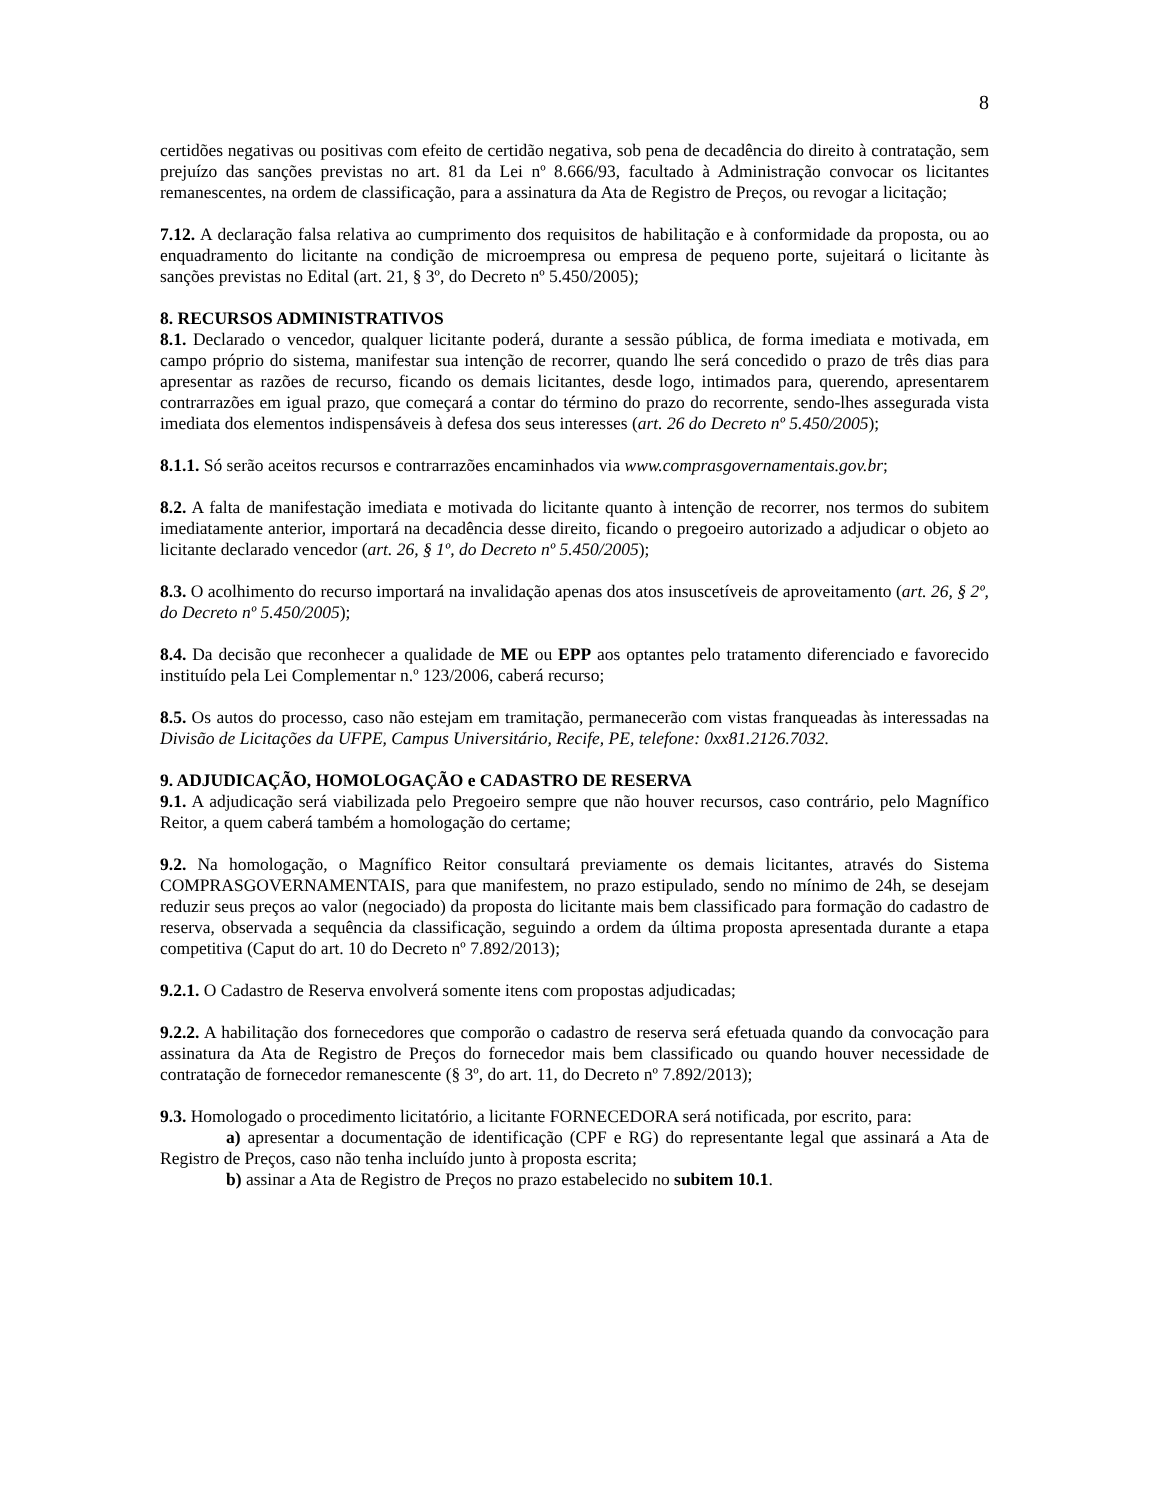8
certidões negativas ou positivas com efeito de certidão negativa, sob pena de decadência do direito à contratação, sem prejuízo das sanções previstas no art. 81 da Lei nº 8.666/93, facultado à Administração convocar os licitantes remanescentes, na ordem de classificação, para a assinatura da Ata de Registro de Preços, ou revogar a licitação;
7.12. A declaração falsa relativa ao cumprimento dos requisitos de habilitação e à conformidade da proposta, ou ao enquadramento do licitante na condição de microempresa ou empresa de pequeno porte, sujeitará o licitante às sanções previstas no Edital (art. 21, § 3º, do Decreto nº 5.450/2005);
8. RECURSOS ADMINISTRATIVOS
8.1. Declarado o vencedor, qualquer licitante poderá, durante a sessão pública, de forma imediata e motivada, em campo próprio do sistema, manifestar sua intenção de recorrer, quando lhe será concedido o prazo de três dias para apresentar as razões de recurso, ficando os demais licitantes, desde logo, intimados para, querendo, apresentarem contrarrazões em igual prazo, que começará a contar do término do prazo do recorrente, sendo-lhes assegurada vista imediata dos elementos indispensáveis à defesa dos seus interesses (art. 26 do Decreto nº 5.450/2005);
8.1.1. Só serão aceitos recursos e contrarrazões encaminhados via www.comprasgovernamentais.gov.br;
8.2. A falta de manifestação imediata e motivada do licitante quanto à intenção de recorrer, nos termos do subitem imediatamente anterior, importará na decadência desse direito, ficando o pregoeiro autorizado a adjudicar o objeto ao licitante declarado vencedor (art. 26, § 1º, do Decreto nº 5.450/2005);
8.3. O acolhimento do recurso importará na invalidação apenas dos atos insuscetíveis de aproveitamento (art. 26, § 2º, do Decreto nº 5.450/2005);
8.4. Da decisão que reconhecer a qualidade de ME ou EPP aos optantes pelo tratamento diferenciado e favorecido instituído pela Lei Complementar n.º 123/2006, caberá recurso;
8.5. Os autos do processo, caso não estejam em tramitação, permanecerão com vistas franqueadas às interessadas na Divisão de Licitações da UFPE, Campus Universitário, Recife, PE, telefone: 0xx81.2126.7032.
9. ADJUDICAÇÃO, HOMOLOGAÇÃO e CADASTRO DE RESERVA
9.1. A adjudicação será viabilizada pelo Pregoeiro sempre que não houver recursos, caso contrário, pelo Magnífico Reitor, a quem caberá também a homologação do certame;
9.2. Na homologação, o Magnífico Reitor consultará previamente os demais licitantes, através do Sistema COMPRASGOVERNAMENTAIS, para que manifestem, no prazo estipulado, sendo no mínimo de 24h, se desejam reduzir seus preços ao valor (negociado) da proposta do licitante mais bem classificado para formação do cadastro de reserva, observada a sequência da classificação, seguindo a ordem da última proposta apresentada durante a etapa competitiva (Caput do art. 10 do Decreto nº 7.892/2013);
9.2.1. O Cadastro de Reserva envolverá somente itens com propostas adjudicadas;
9.2.2. A habilitação dos fornecedores que comporão o cadastro de reserva será efetuada quando da convocação para assinatura da Ata de Registro de Preços do fornecedor mais bem classificado ou quando houver necessidade de contratação de fornecedor remanescente (§ 3º, do art. 11, do Decreto nº 7.892/2013);
9.3. Homologado o procedimento licitatório, a licitante FORNECEDORA será notificada, por escrito, para:
a) apresentar a documentação de identificação (CPF e RG) do representante legal que assinará a Ata de Registro de Preços, caso não tenha incluído junto à proposta escrita;
b) assinar a Ata de Registro de Preços no prazo estabelecido no subitem 10.1.